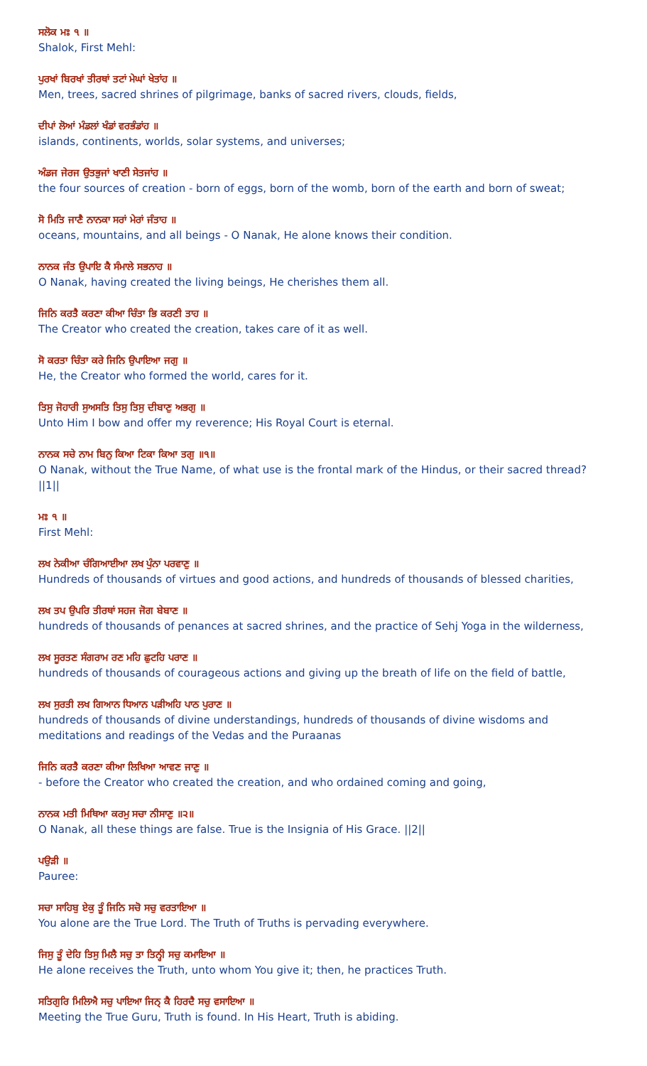ਸਲੋਕ ਮਃ ੧ ॥
Shalok, First Mehl:
ਪੁਰਖਾਂ ਬਿਰਖਾਂ ਤੀਰਥਾਂ ਤਟਾਂ ਮੇਘਾਂ ਖੇਤਾਂਹ ॥
Men, trees, sacred shrines of pilgrimage, banks of sacred rivers, clouds, fields,
ਦੀਪਾਂ ਲੋਆਂ ਮੰਡਲਾਂ ਖੰਡਾਂ ਵਰਭੰਡਾਂਹ ॥
islands, continents, worlds, solar systems, and universes;
ਅੰਡਜ ਜੇਰਜ ਉਤਭੁਜਾਂ ਖਾਣੀ ਸੇਤਜਾਂਹ ॥
the four sources of creation - born of eggs, born of the womb, born of the earth and born of sweat;
ਸੋ ਮਿਤਿ ਜਾਣੈ ਨਾਨਕਾ ਸਰਾਂ ਮੇਰਾਂ ਜੰਤਾਹ ॥
oceans, mountains, and all beings - O Nanak, He alone knows their condition.
ਨਾਨਕ ਜੰਤ ਉਪਾਇ ਕੈ ਸੰਮਾਲੇ ਸਭਨਾਹ ॥
O Nanak, having created the living beings, He cherishes them all.
ਜਿਨਿ ਕਰਤੈ ਕਰਣਾ ਕੀਆ ਚਿੰਤਾ ਭਿ ਕਰਣੀ ਤਾਹ ॥
The Creator who created the creation, takes care of it as well.
ਸੋ ਕਰਤਾ ਚਿੰਤਾ ਕਰੇ ਜਿਨਿ ਉਪਾਇਆ ਜਗੁ ॥
He, the Creator who formed the world, cares for it.
ਤਿਸੁ ਜੋਹਾਰੀ ਸੁਅਸਤਿ ਤਿਸੁ ਤਿਸੁ ਦੀਬਾਣੁ ਅਭਗੁ ॥
Unto Him I bow and offer my reverence; His Royal Court is eternal.
ਨਾਨਕ ਸਚੇ ਨਾਮ ਬਿਨੁ ਕਿਆ ਟਿਕਾ ਕਿਆ ਤਗੁ ॥੧॥
O Nanak, without the True Name, of what use is the frontal mark of the Hindus, or their sacred thread? ||1||
ਮਃ ੧ ॥
First Mehl:
ਲਖ ਨੇਕੀਆ ਚੰਗਿਆਈਆ ਲਖ ਪੁੰਨਾ ਪਰਵਾਣੁ ॥
Hundreds of thousands of virtues and good actions, and hundreds of thousands of blessed charities,
ਲਖ ਤਪ ਉਪਰਿ ਤੀਰਥਾਂ ਸਹਜ ਜੋਗ ਬੇਬਾਣ ॥
hundreds of thousands of penances at sacred shrines, and the practice of Sehj Yoga in the wilderness,
ਲਖ ਸੂਰਤਣ ਸੰਗਰਾਮ ਰਣ ਮਹਿ ਛੁਟਹਿ ਪਰਾਣ ॥
hundreds of thousands of courageous actions and giving up the breath of life on the field of battle,
ਲਖ ਸੁਰਤੀ ਲਖ ਗਿਆਨ ਧਿਆਨ ਪੜੀਅਹਿ ਪਾਠ ਪੁਰਾਣ ॥
hundreds of thousands of divine understandings, hundreds of thousands of divine wisdoms and meditations and readings of the Vedas and the Puraanas
ਜਿਨਿ ਕਰਤੈ ਕਰਣਾ ਕੀਆ ਲਿਖਿਆ ਆਵਣ ਜਾਣੁ ॥
- before the Creator who created the creation, and who ordained coming and going,
ਨਾਨਕ ਮਤੀ ਮਿਥਿਆ ਕਰਮੁ ਸਚਾ ਨੀਸਾਣੁ ॥੨॥
O Nanak, all these things are false. True is the Insignia of His Grace. ||2||
ਪਉੜੀ ॥
Pauree:
ਸਚਾ ਸਾਹਿਬੁ ਏਕੁ ਤੂੰ ਜਿਨਿ ਸਚੋ ਸਚੁ ਵਰਤਾਇਆ ॥
You alone are the True Lord. The Truth of Truths is pervading everywhere.
ਜਿਸੁ ਤੂੰ ਦੇਹਿ ਤਿਸੁ ਮਿਲੈ ਸਚੁ ਤਾ ਤਿਨ੍ਹੀ ਸਚੁ ਕਮਾਇਆ ॥
He alone receives the Truth, unto whom You give it; then, he practices Truth.
ਸਤਿਗੁਰਿ ਮਿਲਿਐ ਸਚੁ ਪਾਇਆ ਜਿਨ੍ ਕੈ ਹਿਰਦੈ ਸਚੁ ਵਸਾਇਆ ॥
Meeting the True Guru, Truth is found. In His Heart, Truth is abiding.